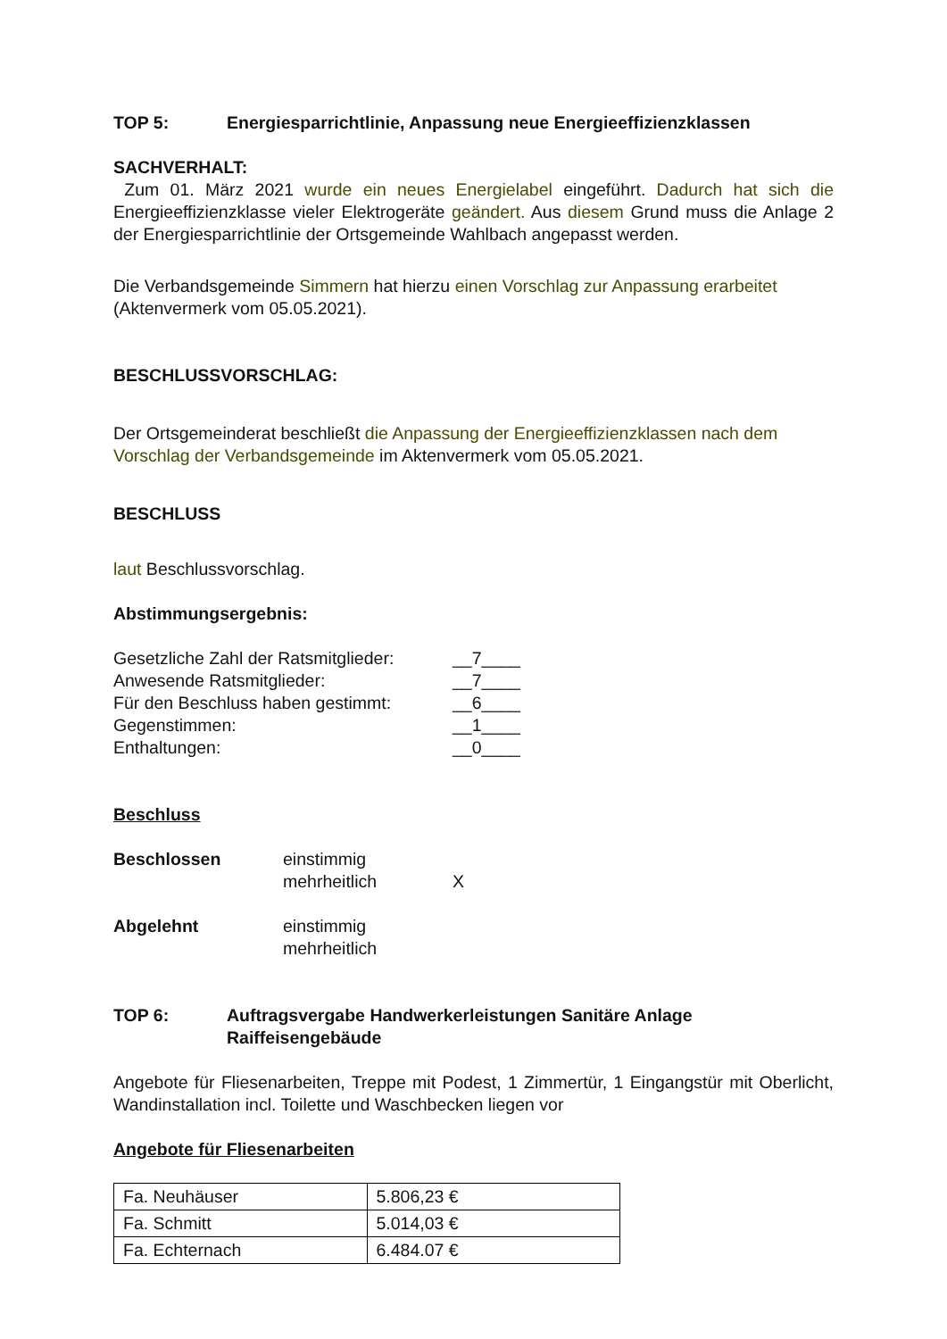TOP 5: Energiesparrichtlinie, Anpassung neue Energieeffizienzklassen
SACHVERHALT:
Zum 01. März 2021 wurde ein neues Energielabel eingeführt. Dadurch hat sich die Energieeffizienzklasse vieler Elektrogeräte geändert. Aus diesem Grund muss die Anlage 2 der Energiesparrichtlinie der Ortsgemeinde Wahlbach angepasst werden.
Die Verbandsgemeinde Simmern hat hierzu einen Vorschlag zur Anpassung erarbeitet (Aktenvermerk vom 05.05.2021).
BESCHLUSSVORSCHLAG:
Der Ortsgemeinderat beschließt die Anpassung der Energieeffizienzklassen nach dem Vorschlag der Verbandsgemeinde im Aktenvermerk vom 05.05.2021.
BESCHLUSS
laut Beschlussvorschlag.
Abstimmungsergebnis:
| Gesetzliche Zahl der Ratsmitglieder: | __7____ |
| Anwesende Ratsmitglieder: | __7____ |
| Für den Beschluss haben gestimmt: | __6____ |
| Gegenstimmen: | __1____ |
| Enthaltungen: | __0____ |
Beschluss
| Beschlossen | einstimmig | |
| | mehrheitlich | X |
| Abgelehnt | einstimmig | |
| | mehrheitlich | |
TOP 6: Auftragsvergabe Handwerkerleistungen Sanitäre Anlage
Raiffeisengebäude
Angebote für Fliesenarbeiten, Treppe mit Podest, 1 Zimmertür, 1 Eingangstür mit Oberlicht, Wandinstallation incl. Toilette und Waschbecken liegen vor
Angebote für Fliesenarbeiten
| Fa. Neuhäuser | 5.806,23 € |
| Fa. Schmitt | 5.014,03 € |
| Fa. Echternach | 6.484.07 € |